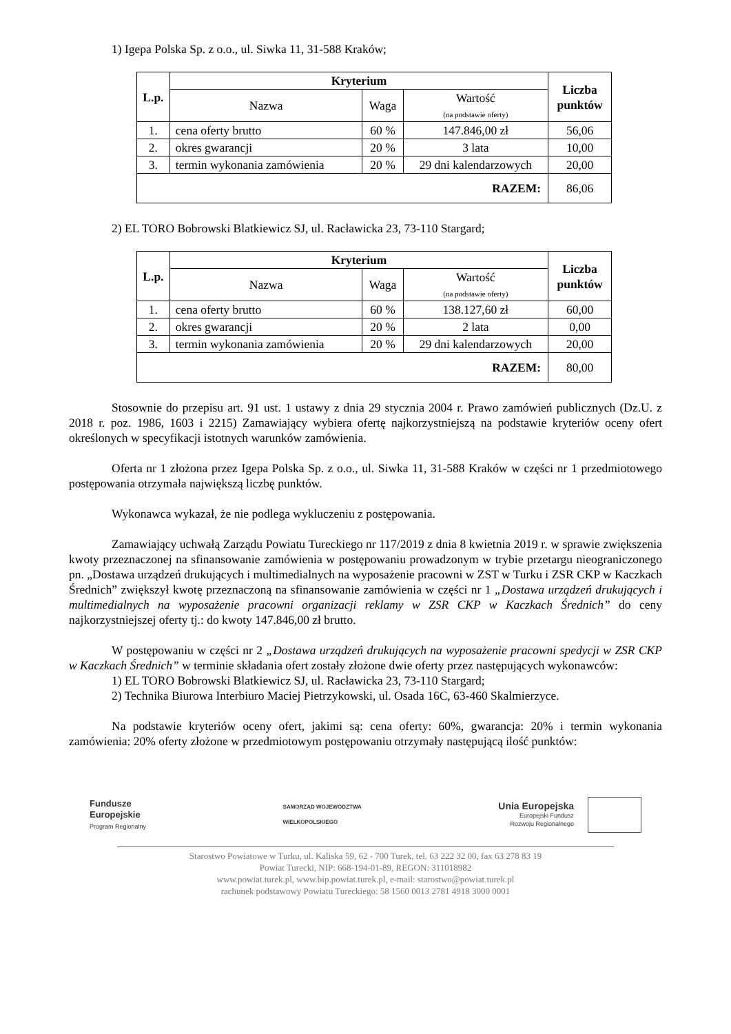1) Igepa Polska Sp. z o.o., ul. Siwka 11, 31-588 Kraków;
| L.p. | Kryterium | | | Liczba punktów |
| --- | --- | --- | --- | --- |
| | Nazwa | Waga | Wartość (na podstawie oferty) | |
| 1. | cena oferty brutto | 60 % | 147.846,00 zł | 56,06 |
| 2. | okres gwarancji | 20 % | 3 lata | 10,00 |
| 3. | termin wykonania zamówienia | 20 % | 29 dni kalendarzowych | 20,00 |
| RAZEM: | | | | 86,06 |
2) EL TORO Bobrowski Blatkiewicz SJ, ul. Racławicka 23, 73-110 Stargard;
| L.p. | Kryterium | | | Liczba punktów |
| --- | --- | --- | --- | --- |
| | Nazwa | Waga | Wartość (na podstawie oferty) | |
| 1. | cena oferty brutto | 60 % | 138.127,60 zł | 60,00 |
| 2. | okres gwarancji | 20 % | 2 lata | 0,00 |
| 3. | termin wykonania zamówienia | 20 % | 29 dni kalendarzowych | 20,00 |
| RAZEM: | | | | 80,00 |
Stosownie do przepisu art. 91 ust. 1 ustawy z dnia 29 stycznia 2004 r. Prawo zamówień publicznych (Dz.U. z 2018 r. poz. 1986, 1603 i 2215) Zamawiający wybiera ofertę najkorzystniejszą na podstawie kryteriów oceny ofert określonych w specyfikacji istotnych warunków zamówienia.
Oferta nr 1 złożona przez Igepa Polska Sp. z o.o., ul. Siwka 11, 31-588 Kraków w części nr 1 przedmiotowego postępowania otrzymała największą liczbę punktów.
Wykonawca wykazał, że nie podlega wykluczeniu z postępowania.
Zamawiający uchwałą Zarządu Powiatu Tureckiego nr 117/2019 z dnia 8 kwietnia 2019 r. w sprawie zwiększenia kwoty przeznaczonej na sfinansowanie zamówienia w postępowaniu prowadzonym w trybie przetargu nieograniczonego pn. „Dostawa urządzeń drukujących i multimedialnych na wyposażenie pracowni w ZST w Turku i ZSR CKP w Kaczkach Średnich” zwiększył kwotę przeznaczoną na sfinansowanie zamówienia w części nr 1 „Dostawa urządzeń drukujących i multimedialnych na wyposażenie pracowni organizacji reklamy w ZSR CKP w Kaczkach Średnich” do ceny najkorzystniejszej oferty tj.: do kwoty 147.846,00 zł brutto.
W postępowaniu w części nr 2 „Dostawa urządzeń drukujących na wyposażenie pracowni spedycji w ZSR CKP w Kaczkach Średnich” w terminie składania ofert zostały złożone dwie oferty przez następujących wykonawców:
1) EL TORO Bobrowski Blatkiewicz SJ, ul. Racławicka 23, 73-110 Stargard;
2) Technika Biurowa Interbiuro Maciej Pietrzykowski, ul. Osada 16C, 63-460 Skalmierzyce.
Na podstawie kryteriów oceny ofert, jakimi są: cena oferty: 60%, gwarancja: 20% i termin wykonania zamówienia: 20% oferty złożone w przedmiotowym postępowaniu otrzymały następującą ilość punktów:
Fundusze
Europejskie
Program Regionalny
SAMORZĄD WOJEWÓDZTWA
WIELKOPOLSKIEGO
Unia Europejska
Europejski Fundusz
Rozwoju Regionalnego
Starostwo Powiatowe w Turku, ul. Kaliska 59, 62 - 700 Turek, tel. 63 222 32 00, fax 63 278 83 19
Powiat Turecki, NIP: 668-194-01-89, REGON: 311018982
www.powiat.turek.pl, www.bip.powiat.turek.pl, e-mail: starostwo@powiat.turek.pl
rachunek podstawowy Powiatu Tureckiego: 58 1560 0013 2781 4918 3000 0001